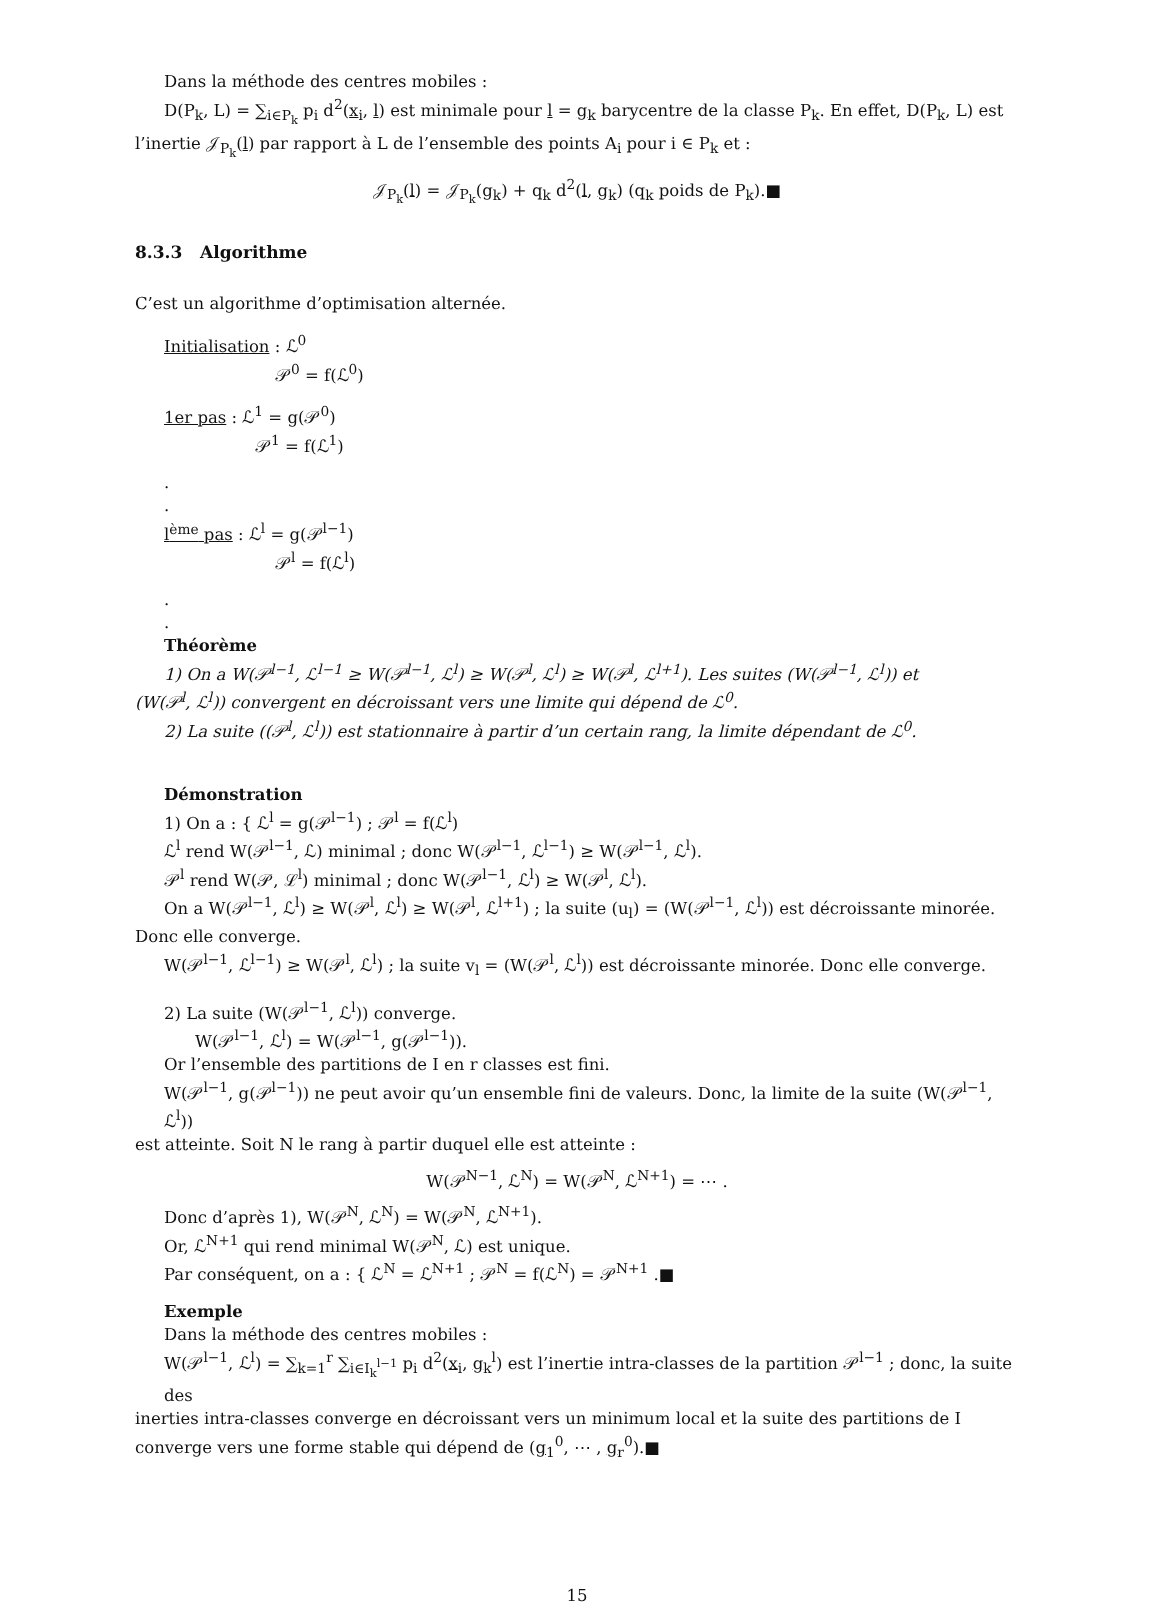Dans la méthode des centres mobiles :
D(P<sub>k</sub>, L) = ∑<sub>i∈P<sub>k</sub></sub> p<sub>i</sub> d<sup>2</sup>(x<sub>i</sub>, l) est minimale pour l = g<sub>k</sub> barycentre de la classe P<sub>k</sub>. En effet, D(P<sub>k</sub>, L) est
l’inertie 𝒥<sub>P<sub>k</sub></sub>(l) par rapport à L de l’ensemble des points A<sub>i</sub> pour i ∈ P<sub>k</sub> et :
𝒥<sub>P<sub>k</sub></sub>(l) = 𝒥<sub>P<sub>k</sub></sub>(g<sub>k</sub>) + q<sub>k</sub> d<sup>2</sup>(l, g<sub>k</sub>) (q<sub>k</sub> poids de P<sub>k</sub>).■
8.3.3 Algorithme
C’est un algorithme d’optimisation alternée.
Initialisation : ℒ<sup>0</sup>
𝒫<sup>0</sup> = f(ℒ<sup>0</sup>)
1er pas : ℒ<sup>1</sup> = g(𝒫<sup>0</sup>)
𝒫<sup>1</sup> = f(ℒ<sup>1</sup>)
.
.
l<sup>ème</sup> pas : ℒ<sup>l</sup> = g(𝒫<sup>l−1</sup>)
𝒫<sup>l</sup> = f(ℒ<sup>l</sup>)
.
.
Théorème
1) On a W(𝒫<sup>l−1</sup>, ℒ<sup>l−1</sup> ≥ W(𝒫<sup>l−1</sup>, ℒ<sup>l</sup>) ≥ W(𝒫<sup>l</sup>, ℒ<sup>l</sup>) ≥ W(𝒫<sup>l</sup>, ℒ<sup>l+1</sup>). Les suites (W(𝒫<sup>l−1</sup>, ℒ<sup>l</sup>)) et
(W(𝒫<sup>l</sup>, ℒ<sup>l</sup>)) convergent en décroissant vers une limite qui dépend de ℒ<sup>0</sup>.
2) La suite ((𝒫<sup>l</sup>, ℒ<sup>l</sup>)) est stationnaire à partir d’un certain rang, la limite dépendant de ℒ<sup>0</sup>.
Démonstration
1) On a : { ℒ<sup>l</sup> = g(𝒫<sup>l−1</sup>) ; 𝒫<sup>l</sup> = f(ℒ<sup>l</sup>)
ℒ<sup>l</sup> rend W(𝒫<sup>l−1</sup>, ℒ) minimal ; donc W(𝒫<sup>l−1</sup>, ℒ<sup>l−1</sup>) ≥ W(𝒫<sup>l−1</sup>, ℒ<sup>l</sup>).
𝒫<sup>l</sup> rend W(𝒫, ℒ<sup>l</sup>) minimal ; donc W(𝒫<sup>l−1</sup>, ℒ<sup>l</sup>) ≥ W(𝒫<sup>l</sup>, ℒ<sup>l</sup>).
On a W(𝒫<sup>l−1</sup>, ℒ<sup>l</sup>) ≥ W(𝒫<sup>l</sup>, ℒ<sup>l</sup>) ≥ W(𝒫<sup>l</sup>, ℒ<sup>l+1</sup>) ; la suite (u<sub>l</sub>) = (W(𝒫<sup>l−1</sup>, ℒ<sup>l</sup>)) est décroissante minorée.
Donc elle converge.
W(𝒫<sup>l−1</sup>, ℒ<sup>l−1</sup>) ≥ W(𝒫<sup>l</sup>, ℒ<sup>l</sup>) ; la suite v<sub>l</sub> = (W(𝒫<sup>l</sup>, ℒ<sup>l</sup>)) est décroissante minorée. Donc elle converge.
2) La suite (W(𝒫<sup>l−1</sup>, ℒ<sup>l</sup>)) converge.
W(𝒫<sup>l−1</sup>, ℒ<sup>l</sup>) = W(𝒫<sup>l−1</sup>, g(𝒫<sup>l−1</sup>)).
Or l’ensemble des partitions de I en r classes est fini.
W(𝒫<sup>l−1</sup>, g(𝒫<sup>l−1</sup>)) ne peut avoir qu’un ensemble fini de valeurs. Donc, la limite de la suite (W(𝒫<sup>l−1</sup>, ℒ<sup>l</sup>))
est atteinte. Soit N le rang à partir duquel elle est atteinte :
W(𝒫<sup>N−1</sup>, ℒ<sup>N</sup>) = W(𝒫<sup>N</sup>, ℒ<sup>N+1</sup>) = ⋯ .
Donc d’après 1), W(𝒫<sup>N</sup>, ℒ<sup>N</sup>) = W(𝒫<sup>N</sup>, ℒ<sup>N+1</sup>).
Or, ℒ<sup>N+1</sup> qui rend minimal W(𝒫<sup>N</sup>, ℒ) est unique.
Par conséquent, on a : { ℒ<sup>N</sup> = ℒ<sup>N+1</sup> ; 𝒫<sup>N</sup> = f(ℒ<sup>N</sup>) = 𝒫<sup>N+1</sup> .■
Exemple
Dans la méthode des centres mobiles :
W(𝒫<sup>l−1</sup>, ℒ<sup>l</sup>) = ∑<sub>k=1</sub><sup>r</sup> ∑<sub>i∈I<sub>k</sub><sup>l−1</sup></sub> p<sub>i</sub> d<sup>2</sup>(x<sub>i</sub>, g<sub>k</sub><sup>l</sup>) est l’inertie intra-classes de la partition 𝒫<sup>l−1</sup> ; donc, la suite des
inerties intra-classes converge en décroissant vers un minimum local et la suite des partitions de I converge vers une forme stable qui dépend de (g<sub>1</sub><sup>0</sup>, ⋯ , g<sub>r</sub><sup>0</sup>).■
15